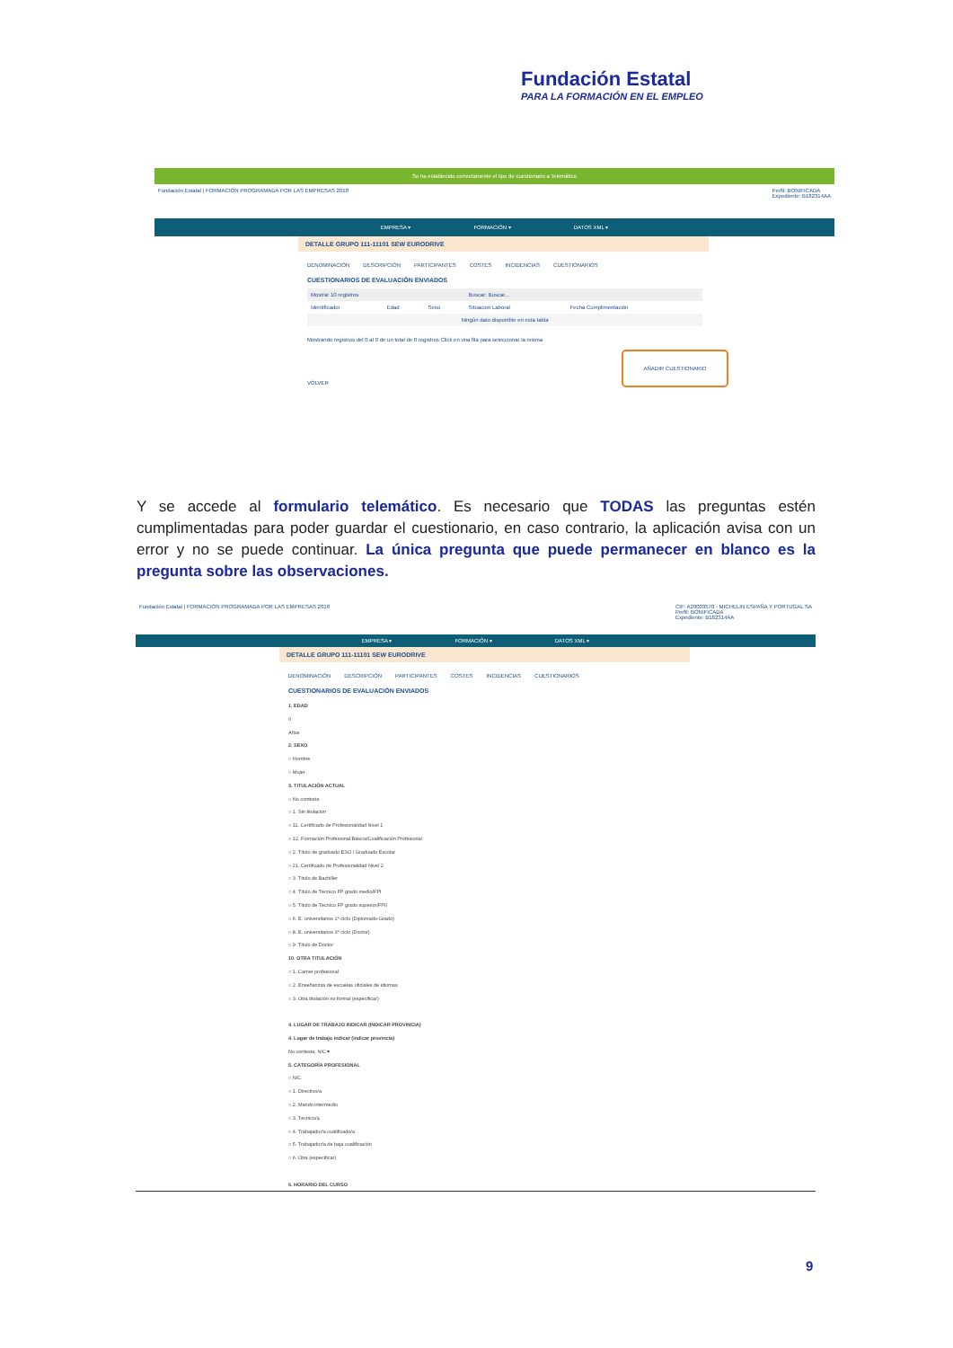Fundación Estatal
PARA LA FORMACIÓN EN EL EMPLEO
Se ha establecido correctamente el tipo de cuestionario a Telemático
Fundación Estatal | FORMACIÓN PROGRAMADA POR LAS EMPRESAS 2018 Perfil: BONIFICADA
Expediente: B182314AA
EMPRESA ▾ FORMACIÓN ▾ DATOS XML ▾
DETALLE GRUPO 111-11101 SEW EURODRIVE
DENOMINACIÓN DESCRIPCIÓN PARTICIPANTES COSTES INCIDENCIAS CUESTIONARIOS
CUESTIONARIOS DE EVALUACIÓN ENVIADOS
| Mostrar 10 registros | | | Buscar: Buscar... | |
| Identificador | Edad | Sexo | Situacion Laboral | Fecha Cumplimentación |
| Ningún dato disponible en esta tabla | | | | |
Mostrando registros del 0 al 0 de un total de 0 registros Click en una fila para seleccionar la misma
AÑADIR CUESTIONARIO
VOLVER
Y se accede al formulario telemático. Es necesario que TODAS las preguntas estén cumplimentadas para poder guardar el cuestionario, en caso contrario, la aplicación avisa con un error y no se puede continuar. La única pregunta que puede permanecer en blanco es la pregunta sobre las observaciones.
Fundación Estatal | FORMACIÓN PROGRAMADA POR LAS EMPRESAS 2018 CIF: A20003570 - MICHELIN ESPAÑA Y PORTUGAL SA
Perfil: BONIFICADA
Expediente: B182314AA
EMPRESA ▾ FORMACIÓN ▾ DATOS XML ▾
DETALLE GRUPO 111-11101 SEW EURODRIVE
DENOMINACIÓN DESCRIPCIÓN PARTICIPANTES COSTES INCIDENCIAS CUESTIONARIOS
CUESTIONARIOS DE EVALUACIÓN ENVIADOS
1. EDAD
0
Años
2. SEXO
○ Hombre
○ Mujer
3. TITULACIÓN ACTUAL
○ No contesta
○ 1. Sin titulación
○ 11. Certificado de Profesionalidad Nivel 1
○ 12. Formación Profesional Básica/Cualificación Profesional
○ 2. Título de graduado ESO / Graduado Escolar
○ 21. Certificado de Profesionalidad Nivel 2
○ 3. Título de Bachiller
○ 4. Título de Técnico FP grado medio/FPI
○ 5. Título de Técnico FP grado superior/FPII
○ 6. E. universitarios 1º ciclo (Diplomado-Grado)
○ 8. E. universitarios 3º ciclo (Doctor)
○ 9. Título de Doctor
10. OTRA TITULACIÓN
○ 1. Carnet profesional
○ 2. Enseñanzas de escuelas oficiales de idiomas
○ 3. Otra titulación no formal (especificar)
4. LUGAR DE TRABAJO INDICAR (INDICAR PROVINCIA)
4. Lugar de trabajo indicar (indicar provincia)
No contesta, N/C ▾
5. CATEGORÍA PROFESIONAL
○ N/C
○ 1. Directivo/a
○ 2. Mando intermedio
○ 3. Técnico/a
○ 4. Trabajador/a cualificado/a
○ 5. Trabajador/a de baja cualificación
○ 6. Otra (especificar)
6. HORARIO DEL CURSO
9